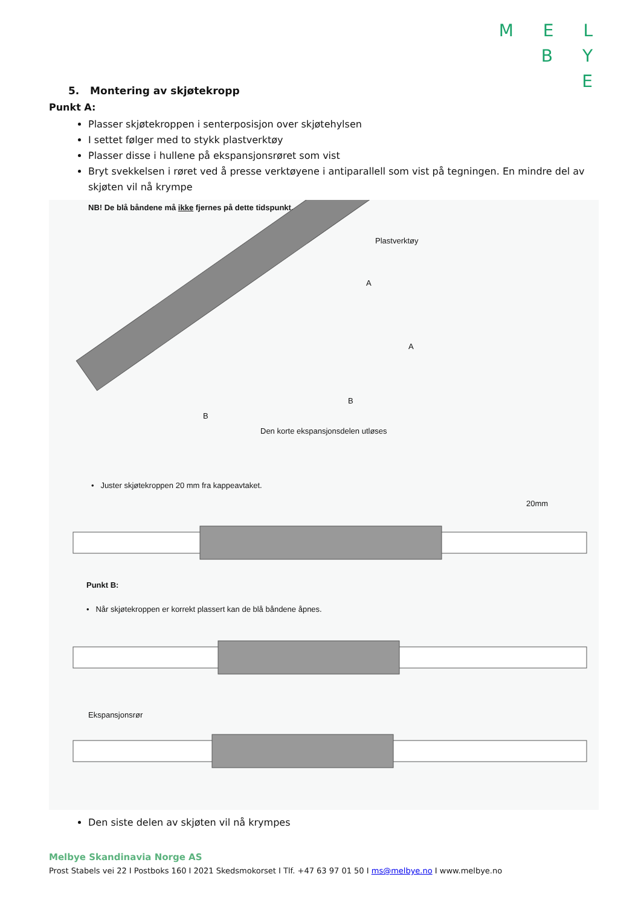M E L
B Y
E
5. Montering av skjøtekropp
Punkt A:
Plasser skjøtekroppen i senterposisjon over skjøtehylsen
I settet følger med to stykk plastverktøy
Plasser disse i hullene på ekspansjonsrøret som vist
Bryt svekkelsen i røret ved å presse verktøyene i antiparallell som vist på tegningen. En mindre del av skjøten vil nå krympe
NB! De blå båndene må ikke fjernes på dette tidspunkt.
Plastverktøy
A
A
B
B
Den korte ekspansjonsdelen utløses
• Juster skjøtekroppen 20 mm fra kappeavtaket.
20mm
Punkt B:
• Når skjøtekroppen er korrekt plassert kan de blå båndene åpnes.
Ekspansjonsrør
Den siste delen av skjøten vil nå krympes
Melbye Skandinavia Norge AS
Prost Stabels vei 22 I Postboks 160 I 2021 Skedsmokorset I Tlf. +47 63 97 01 50 I ms@melbye.no I www.melbye.no